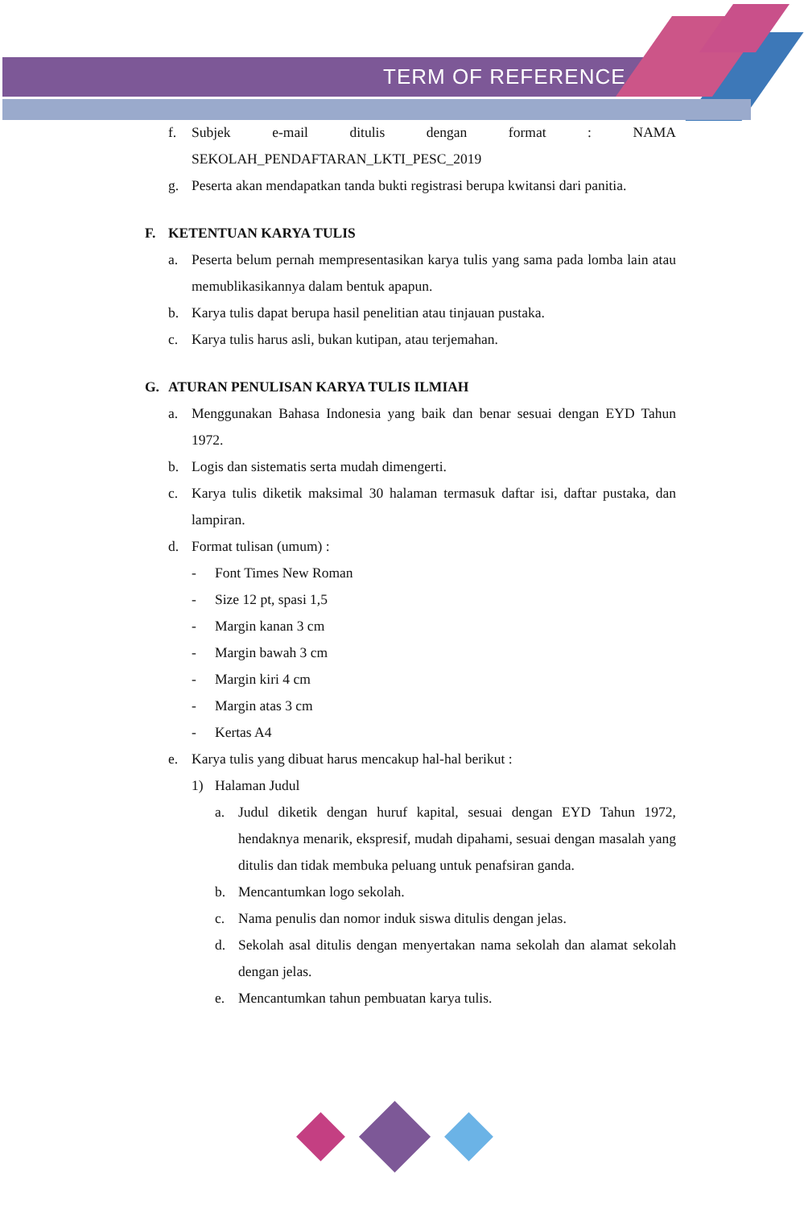TERM OF REFERENCE
f. Subjek e-mail ditulis dengan format : NAMA
SEKOLAH_PENDAFTARAN_LKTI_PESC_2019
g. Peserta akan mendapatkan tanda bukti registrasi berupa kwitansi dari panitia.
F. KETENTUAN KARYA TULIS
a. Peserta belum pernah mempresentasikan karya tulis yang sama pada lomba lain atau memublikasikannya dalam bentuk apapun.
b. Karya tulis dapat berupa hasil penelitian atau tinjauan pustaka.
c. Karya tulis harus asli, bukan kutipan, atau terjemahan.
G. ATURAN PENULISAN KARYA TULIS ILMIAH
a. Menggunakan Bahasa Indonesia yang baik dan benar sesuai dengan EYD Tahun 1972.
b. Logis dan sistematis serta mudah dimengerti.
c. Karya tulis diketik maksimal 30 halaman termasuk daftar isi, daftar pustaka, dan lampiran.
d. Format tulisan (umum) :
- Font Times New Roman
- Size 12 pt, spasi 1,5
- Margin kanan 3 cm
- Margin bawah 3 cm
- Margin kiri 4 cm
- Margin atas 3 cm
- Kertas A4
e. Karya tulis yang dibuat harus mencakup hal-hal berikut :
1) Halaman Judul
a. Judul diketik dengan huruf kapital, sesuai dengan EYD Tahun 1972, hendaknya menarik, ekspresif, mudah dipahami, sesuai dengan masalah yang ditulis dan tidak membuka peluang untuk penafsiran ganda.
b. Mencantumkan logo sekolah.
c. Nama penulis dan nomor induk siswa ditulis dengan jelas.
d. Sekolah asal ditulis dengan menyertakan nama sekolah dan alamat sekolah dengan jelas.
e. Mencantumkan tahun pembuatan karya tulis.